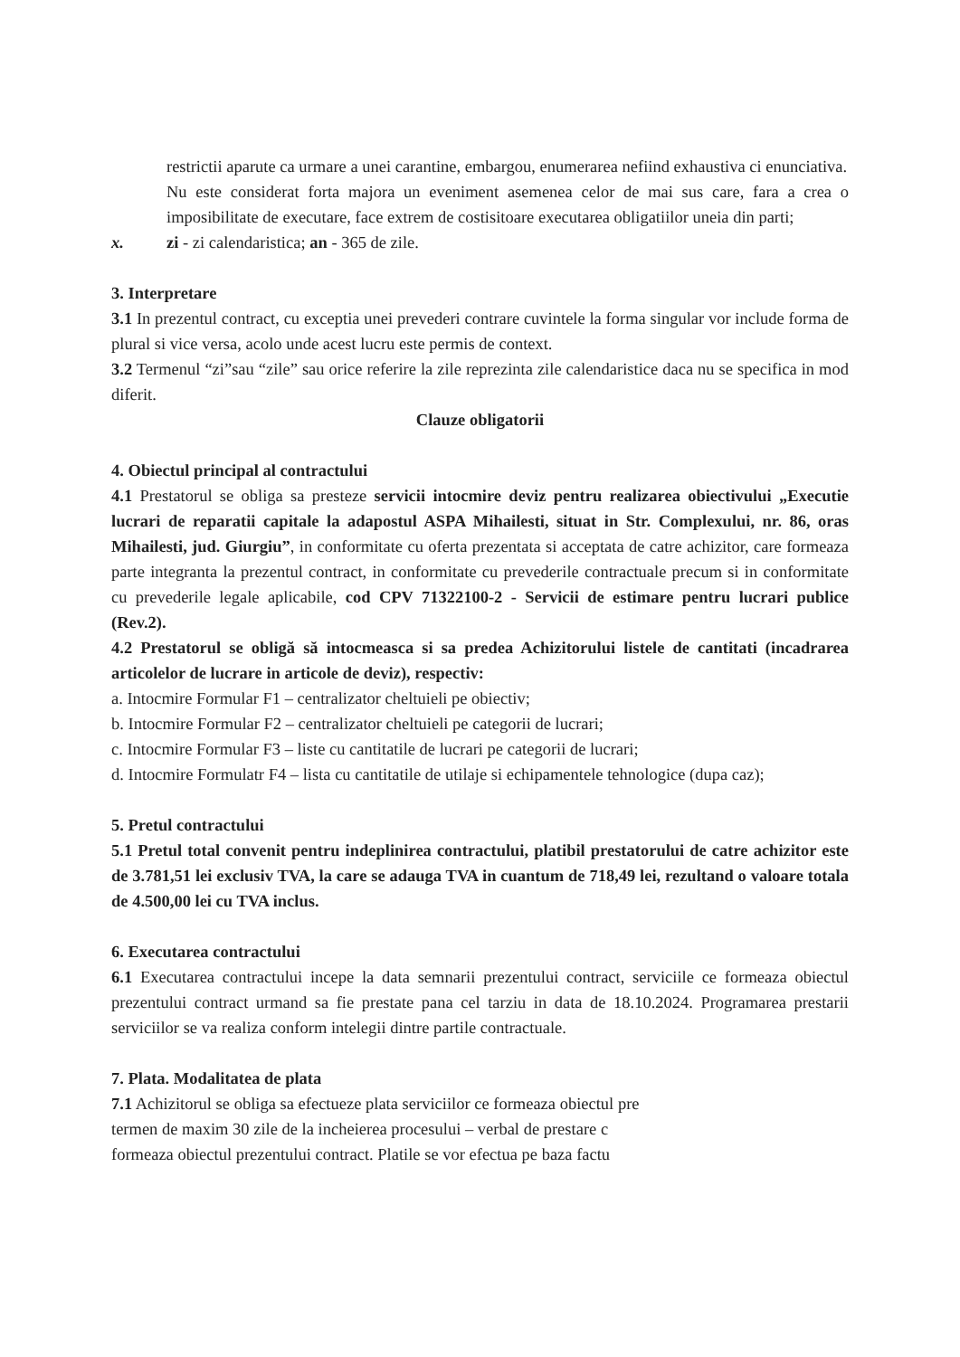restrictii aparute ca urmare a unei carantine, embargou, enumerarea nefiind exhaustiva ci enunciativa.
Nu este considerat forta majora un eveniment asemenea celor de mai sus care, fara a crea o imposibilitate de executare, face extrem de costisitoare executarea obligatiilor uneia din parti;
x. zi - zi calendaristica; an - 365 de zile.
3. Interpretare
3.1 In prezentul contract, cu exceptia unei prevederi contrare cuvintele la forma singular vor include forma de plural si vice versa, acolo unde acest lucru este permis de context.
3.2 Termenul “zi”sau “zile” sau orice referire la zile reprezinta zile calendaristice daca nu se specifica in mod diferit.
Clauze obligatorii
4. Obiectul principal al contractului
4.1 Prestatorul se obliga sa presteze servicii intocmire deviz pentru realizarea obiectivului „Executie lucrari de reparatii capitale la adapostul ASPA Mihailesti, situat in Str. Complexului, nr. 86, oras Mihailesti, jud. Giurgiu”, in conformitate cu oferta prezentata si acceptata de catre achizitor, care formeaza parte integranta la prezentul contract, in conformitate cu prevederile contractuale precum si in conformitate cu prevederile legale aplicabile, cod CPV 71322100-2 - Servicii de estimare pentru lucrari publice (Rev.2).
4.2 Prestatorul se obligă să intocmeasca si sa predea Achizitorului listele de cantitati (incadrarea articolelor de lucrare in articole de deviz), respectiv:
a. Intocmire Formular F1 – centralizator cheltuieli pe obiectiv;
b. Intocmire Formular F2 – centralizator cheltuieli pe categorii de lucrari;
c. Intocmire Formular F3 – liste cu cantitatile de lucrari pe categorii de lucrari;
d. Intocmire Formulatr F4 – lista cu cantitatile de utilaje si echipamentele tehnologice (dupa caz);
5. Pretul contractului
5.1 Pretul total convenit pentru indeplinirea contractului, platibil prestatorului de catre achizitor este de 3.781,51 lei exclusiv TVA, la care se adauga TVA in cuantum de 718,49 lei, rezultand o valoare totala de 4.500,00 lei cu TVA inclus.
6. Executarea contractului
6.1 Executarea contractului incepe la data semnarii prezentului contract, serviciile ce formeaza obiectul prezentului contract urmand sa fie prestate pana cel tarziu in data de 18.10.2024. Programarea prestarii serviciilor se va realiza conform intelegii dintre partile contractuale.
7. Plata. Modalitatea de plata
7.1 Achizitorul se obliga sa efectueze plata serviciilor ce formeaza obiectul pre
termen de maxim 30 zile de la incheierea procesului – verbal de prestare c
formeaza obiectul prezentului contract. Platile se vor efectua pe baza factu